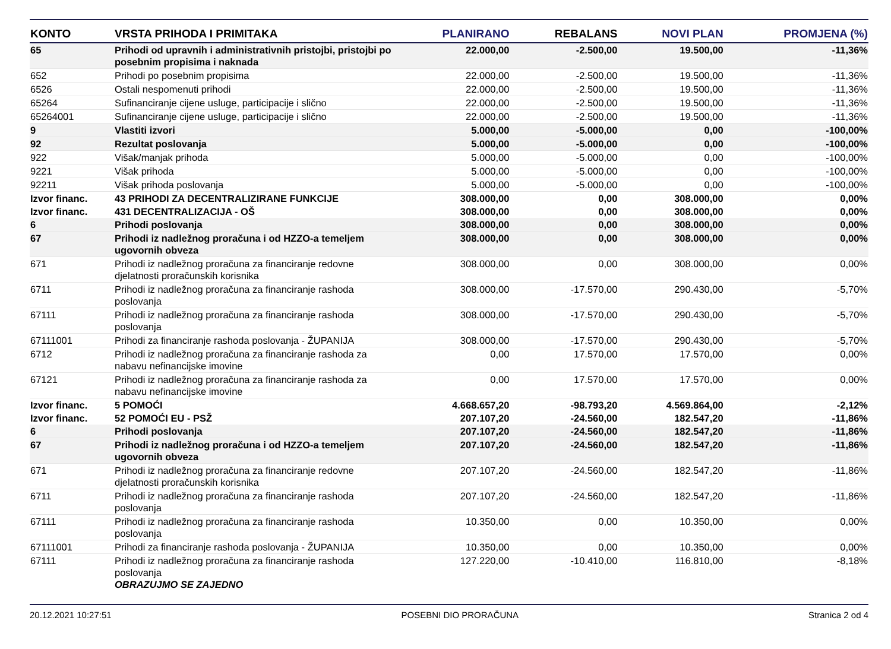| KONTO | VRSTA PRIHODA I PRIMITAKA | PLANIRANO | REBALANS | NOVI PLAN | PROMJENA (%) |
| --- | --- | --- | --- | --- | --- |
| 65 | Prihodi od upravnih i administrativnih pristojbi, pristojbi po posebnim propisima i naknada | 22.000,00 | -2.500,00 | 19.500,00 | -11,36% |
| 652 | Prihodi po posebnim propisima | 22.000,00 | -2.500,00 | 19.500,00 | -11,36% |
| 6526 | Ostali nespomenuti prihodi | 22.000,00 | -2.500,00 | 19.500,00 | -11,36% |
| 65264 | Sufinanciranje cijene usluge, participacije i slično | 22.000,00 | -2.500,00 | 19.500,00 | -11,36% |
| 65264001 | Sufinanciranje cijene usluge, participacije i slično | 22.000,00 | -2.500,00 | 19.500,00 | -11,36% |
| 9 | Vlastiti izvori | 5.000,00 | -5.000,00 | 0,00 | -100,00% |
| 92 | Rezultat poslovanja | 5.000,00 | -5.000,00 | 0,00 | -100,00% |
| 922 | Višak/manjak prihoda | 5.000,00 | -5.000,00 | 0,00 | -100,00% |
| 9221 | Višak prihoda | 5.000,00 | -5.000,00 | 0,00 | -100,00% |
| 92211 | Višak prihoda poslovanja | 5.000,00 | -5.000,00 | 0,00 | -100,00% |
| Izvor financ. | 43 PRIHODI ZA DECENTRALIZIRANE FUNKCIJE | 308.000,00 | 0,00 | 308.000,00 | 0,00% |
| Izvor financ. | 431 DECENTRALIZACIJA - OŠ | 308.000,00 | 0,00 | 308.000,00 | 0,00% |
| 6 | Prihodi poslovanja | 308.000,00 | 0,00 | 308.000,00 | 0,00% |
| 67 | Prihodi iz nadležnog proračuna i od HZZO-a temeljem ugovornih obveza | 308.000,00 | 0,00 | 308.000,00 | 0,00% |
| 671 | Prihodi iz nadležnog proračuna za financiranje redovne djelatnosti proračunskih korisnika | 308.000,00 | 0,00 | 308.000,00 | 0,00% |
| 6711 | Prihodi iz nadležnog proračuna za financiranje rashoda poslovanja | 308.000,00 | -17.570,00 | 290.430,00 | -5,70% |
| 67111 | Prihodi iz nadležnog proračuna za financiranje rashoda poslovanja | 308.000,00 | -17.570,00 | 290.430,00 | -5,70% |
| 67111001 | Prihodi za financiranje rashoda poslovanja - ŽUPANIJA | 308.000,00 | -17.570,00 | 290.430,00 | -5,70% |
| 6712 | Prihodi iz nadležnog proračuna za financiranje rashoda za nabavu nefinancijske imovine | 0,00 | 17.570,00 | 17.570,00 | 0,00% |
| 67121 | Prihodi iz nadležnog proračuna za financiranje rashoda za nabavu nefinancijske imovine | 0,00 | 17.570,00 | 17.570,00 | 0,00% |
| Izvor financ. | 5 POMOĆI | 4.668.657,20 | -98.793,20 | 4.569.864,00 | -2,12% |
| Izvor financ. | 52 POMOĆI EU - PSŽ | 207.107,20 | -24.560,00 | 182.547,20 | -11,86% |
| 6 | Prihodi poslovanja | 207.107,20 | -24.560,00 | 182.547,20 | -11,86% |
| 67 | Prihodi iz nadležnog proračuna i od HZZO-a temeljem ugovornih obveza | 207.107,20 | -24.560,00 | 182.547,20 | -11,86% |
| 671 | Prihodi iz nadležnog proračuna za financiranje redovne djelatnosti proračunskih korisnika | 207.107,20 | -24.560,00 | 182.547,20 | -11,86% |
| 6711 | Prihodi iz nadležnog proračuna za financiranje rashoda poslovanja | 207.107,20 | -24.560,00 | 182.547,20 | -11,86% |
| 67111 | Prihodi iz nadležnog proračuna za financiranje rashoda poslovanja | 10.350,00 | 0,00 | 10.350,00 | 0,00% |
| 67111001 | Prihodi za financiranje rashoda poslovanja - ŽUPANIJA | 10.350,00 | 0,00 | 10.350,00 | 0,00% |
| 67111 | Prihodi iz nadležnog proračuna za financiranje rashoda poslovanja OBRAZUJMO SE ZAJEDNO | 127.220,00 | -10.410,00 | 116.810,00 | -8,18% |
20.12.2021 10:27:51 POSEBNI DIO PRORAČUNA Stranica 2 od 4